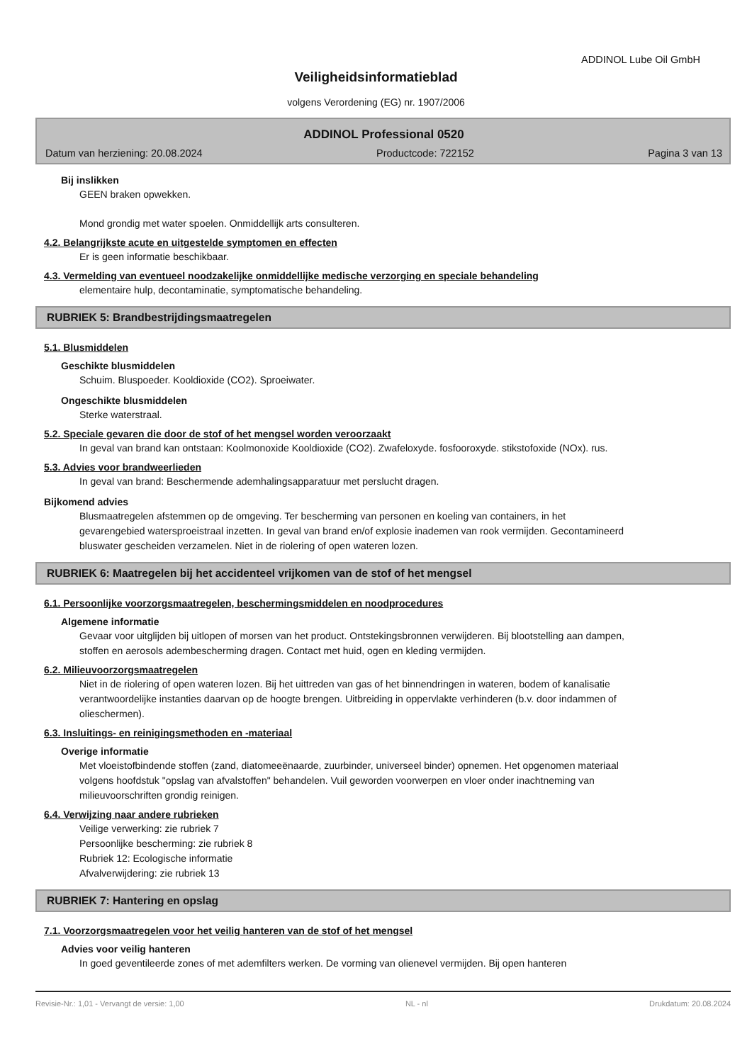ADDINOL Lube Oil GmbH
Veiligheidsinformatieblad
volgens Verordening (EG) nr. 1907/2006
ADDINOL Professional 0520
Datum van herziening: 20.08.2024 Productcode: 722152 Pagina 3 van 13
Bij inslikken
GEEN braken opwekken.
Mond grondig met water spoelen. Onmiddellijk arts consulteren.
4.2. Belangrijkste acute en uitgestelde symptomen en effecten
Er is geen informatie beschikbaar.
4.3. Vermelding van eventueel noodzakelijke onmiddellijke medische verzorging en speciale behandeling
elementaire hulp, decontaminatie, symptomatische behandeling.
RUBRIEK 5: Brandbestrijdingsmaatregelen
5.1. Blusmiddelen
Geschikte blusmiddelen
Schuim. Bluspoeder. Kooldioxide (CO2). Sproeiwater.
Ongeschikte blusmiddelen
Sterke waterstraal.
5.2. Speciale gevaren die door de stof of het mengsel worden veroorzaakt
In geval van brand kan ontstaan: Koolmonoxide Kooldioxide (CO2). Zwafeloxyde. fosfooroxyde. stikstofoxide (NOx). rus.
5.3. Advies voor brandweerlieden
In geval van brand: Beschermende ademhalingsapparatuur met perslucht dragen.
Bijkomend advies
Blusmaatregelen afstemmen op de omgeving. Ter bescherming van personen en koeling van containers, in het gevarengebied watersproeistraal inzetten. In geval van brand en/of explosie inademen van rook vermijden. Gecontamineerd bluswater gescheiden verzamelen. Niet in de riolering of open wateren lozen.
RUBRIEK 6: Maatregelen bij het accidenteel vrijkomen van de stof of het mengsel
6.1. Persoonlijke voorzorgsmaatregelen, beschermingsmiddelen en noodprocedures
Algemene informatie
Gevaar voor uitglijden bij uitlopen of morsen van het product. Ontstekingsbronnen verwijderen. Bij blootstelling aan dampen, stoffen en aerosols adembescherming dragen. Contact met huid, ogen en kleding vermijden.
6.2. Milieuvoorzorgsmaatregelen
Niet in de riolering of open wateren lozen. Bij het uittreden van gas of het binnendringen in wateren, bodem of kanalisatie verantwoordelijke instanties daarvan op de hoogte brengen. Uitbreiding in oppervlakte verhinderen (b.v. door indammen of olieschermen).
6.3. Insluitings- en reinigingsmethoden en -materiaal
Overige informatie
Met vloeistofbindende stoffen (zand, diatomeeënaarde, zuurbinder, universeel binder) opnemen. Het opgenomen materiaal volgens hoofdstuk "opslag van afvalstoffen" behandelen. Vuil geworden voorwerpen en vloer onder inachtneming van milieuvoorschriften grondig reinigen.
6.4. Verwijzing naar andere rubrieken
Veilige verwerking: zie rubriek 7
Persoonlijke bescherming: zie rubriek 8
Rubriek 12: Ecologische informatie
Afvalverwijdering: zie rubriek 13
RUBRIEK 7: Hantering en opslag
7.1. Voorzorgsmaatregelen voor het veilig hanteren van de stof of het mengsel
Advies voor veilig hanteren
In goed geventileerde zones of met ademfilters werken. De vorming van olienevel vermijden. Bij open hanteren
Revisie-Nr.: 1,01 - Vervangt de versie: 1,00 NL - nl Drukdatum: 20.08.2024